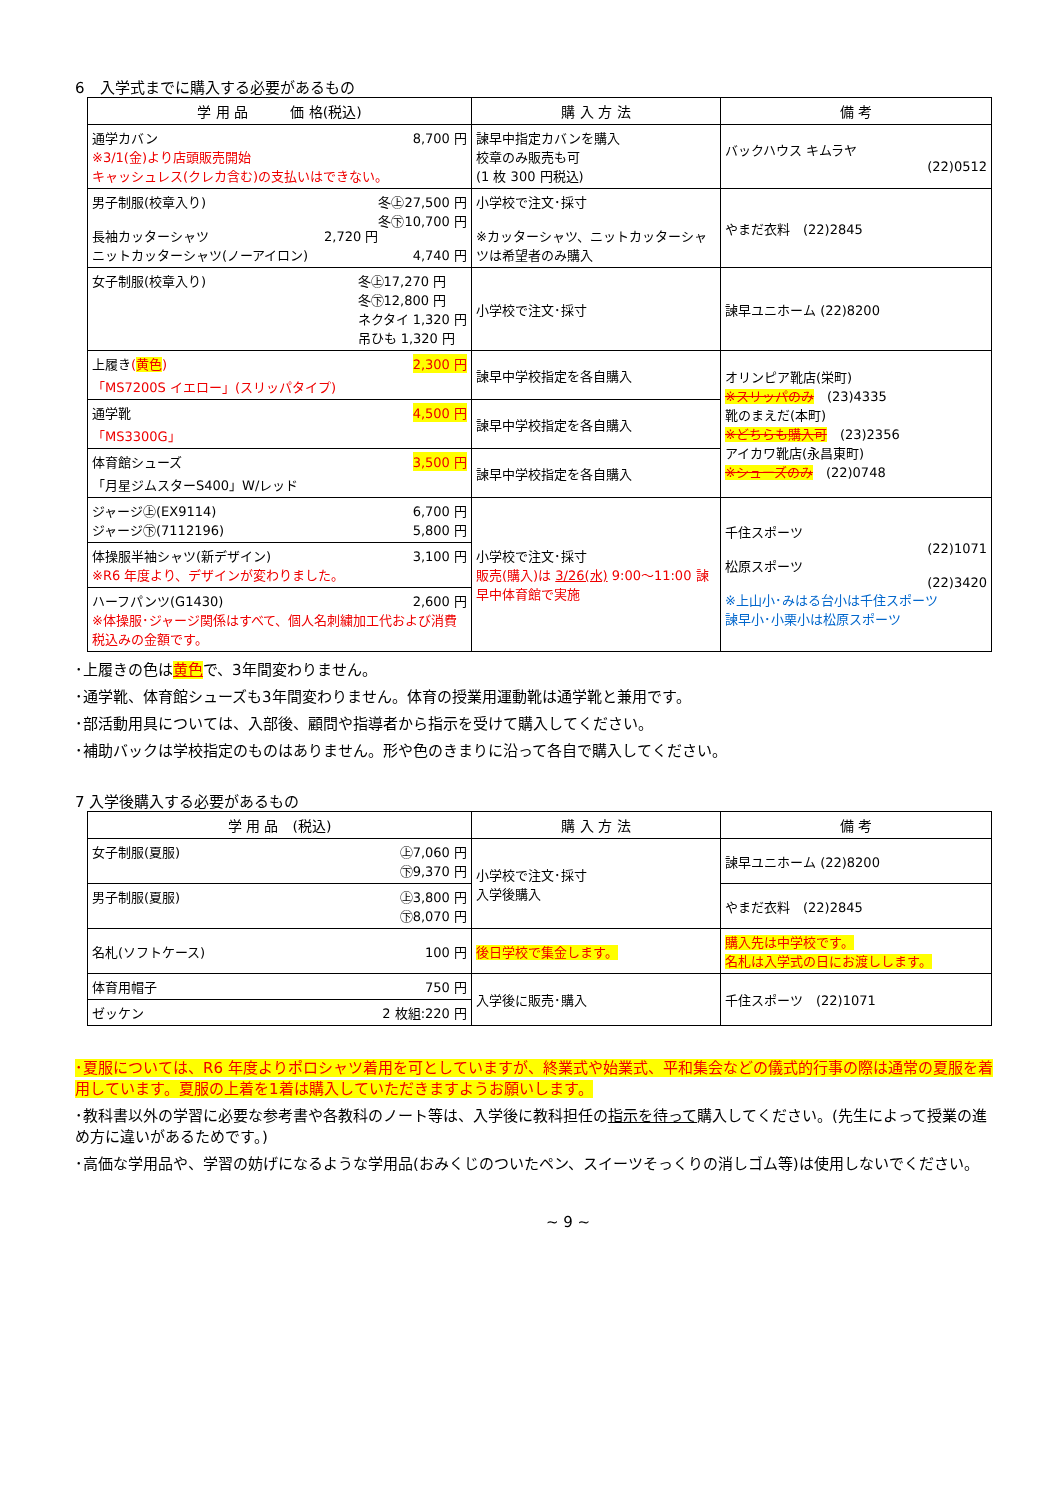6　入学式までに購入する必要があるもの
| 学 用 品 価 格(税込) | 購 入 方 法 | 備 考 |
| --- | --- | --- |
| 通学カバン 8,700 円 ※3/1(金)より店頭販売開始 キャッシュレス(クレカ含む)の支払いはできない。 | 諫早中指定カバンを購入 校章のみ販売も可 (1 枚 300 円税込) | バックハウス キムラヤ (22)0512 |
| 男子制服(校章入り) 冬㊤27,500 円 冬㊦10,700 円 長袖カッターシャツ 2,720 円 ニットカッターシャツ(ノーアイロン) 4,740 円 | 小学校で注文･採寸 ※カッターシャツ、ニットカッターシャツは希望者のみ購入 | やまだ衣料 (22)2845 |
| 女子制服(校章入り) 冬㊤17,270 円 冬㊦12,800 円 ネクタイ 1,320 円 吊ひも 1,320 円 | 小学校で注文･採寸 | 諫早ユニホーム (22)8200 |
| 上履き ( 黄色 ) 2,300 円 「MS7200S イエロー」(スリッパタイプ) | 諫早中学校指定を各自購入 | オリンピア靴店(栄町) ※スリッパのみ (23)4335 靴のまえだ(本町) ※どちらも購入可 (23)2356 アイカワ靴店(永昌東町) ※シューズのみ (22)0748 |
| 通学靴 4,500 円 「MS3300G」 | 諫早中学校指定を各自購入 | |
| 体育館シューズ 3,500 円 「月星ジムスターS400」W/レッド | 諫早中学校指定を各自購入 | |
| ジャージ㊤(EX9114) 6,700 円 ジャージ㊦(7112196) 5,800 円 | 小学校で注文･採寸 販売(購入)は 3/26(水) 9:00～11:00 諫早中体育館で実施 | 千住スポーツ (22)1071 松原スポーツ (22)3420 ※上山小･みはる台小は千住スポーツ 諫早小･小栗小は松原スポーツ |
| 体操服半袖シャツ(新デザイン) 3,100 円 ※R6 年度より、デザインが変わりました。 | | |
| ハーフパンツ(G1430) 2,600 円 ※体操服･ジャージ関係はすべて、個人名刺繍加工代および消費税込みの金額です。 | | |
･上履きの色は黄色で、3年間変わりません。
･通学靴、体育館シューズも3年間変わりません。体育の授業用運動靴は通学靴と兼用です。
･部活動用具については、入部後、顧問や指導者から指示を受けて購入してください。
･補助バックは学校指定のものはありません。形や色のきまりに沿って各自で購入してください。
7 入学後購入する必要があるもの
| 学 用 品 (税込) | 購 入 方 法 | 備 考 |
| --- | --- | --- |
| 女子制服(夏服) ㊤7,060 円 ㊦9,370 円 | 小学校で注文･採寸 入学後購入 | 諫早ユニホーム (22)8200 |
| 男子制服(夏服) ㊤3,800 円 ㊦8,070 円 | | やまだ衣料 (22)2845 |
| 名札(ソフトケース) 100 円 | 後日学校で集金します。 | 購入先は中学校です。 名札は入学式の日にお渡しします。 |
| 体育用帽子 750 円 | 入学後に販売･購入 | 千住スポーツ (22)1071 |
| ゼッケン 2 枚組:220 円 | | |
･夏服については、R6 年度よりポロシャツ着用を可としていますが、終業式や始業式、平和集会などの儀式的行事の際は通常の夏服を着用しています。夏服の上着を1着は購入していただきますようお願いします。
･教科書以外の学習に必要な参考書や各教科のノート等は、入学後に教科担任の指示を待って購入してください。(先生によって授業の進め方に違いがあるためです。)
･高価な学用品や、学習の妨げになるような学用品(おみくじのついたペン、スイーツそっくりの消しゴム等)は使用しないでください。
~ 9 ~